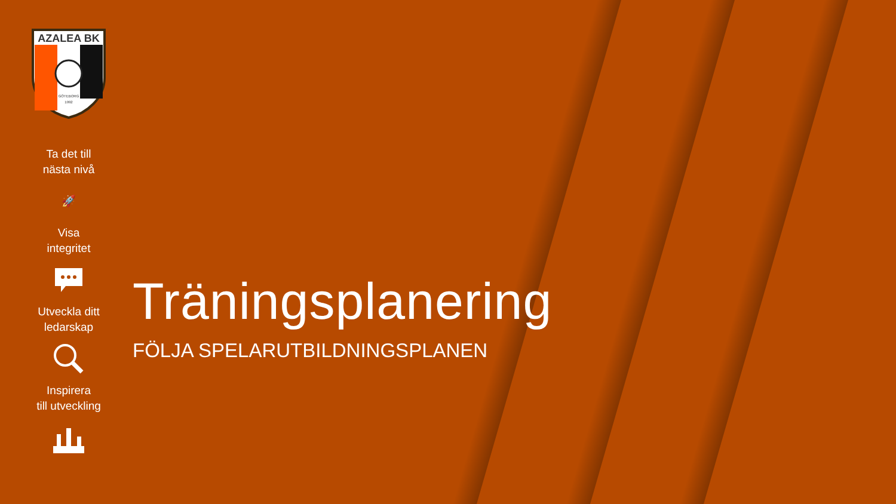AZALEA BK
GÖTEBORG
1992
Ta det till
nästa nivå
🚀
Visa
integritet
Utveckla ditt
ledarskap
Inspirera
till utveckling
Träningsplanering
FÖLJA SPELARUTBILDNINGSPLANEN